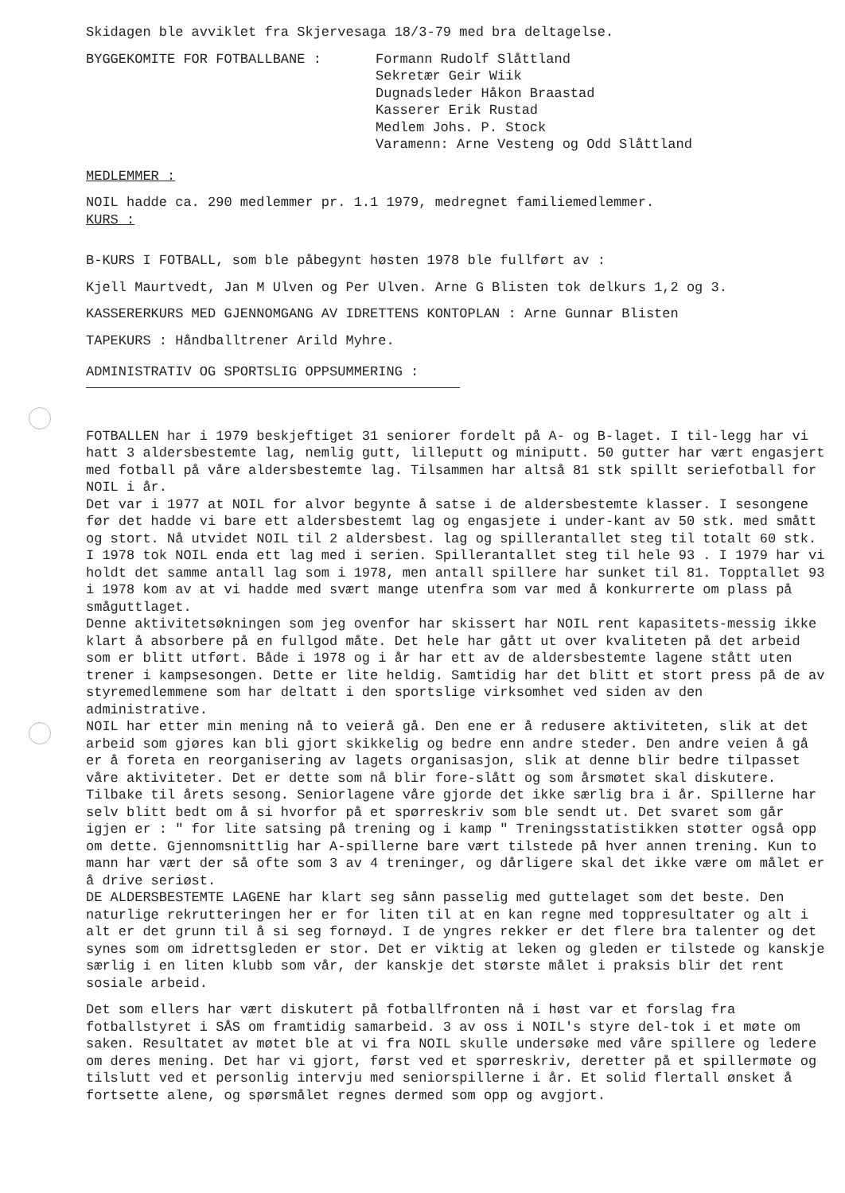Skidagen ble avviklet fra Skjervesaga 18/3-79 med bra deltagelse.
BYGGEKOMITE FOR FOTBALLBANE : Formann Rudolf Slåttland
Sekretær Geir Wiik
Dugnadsleder Håkon Braastad
Kasserer Erik Rustad
Medlem Johs. P. Stock
Varamenn: Arne Vesteng og Odd Slåttland
MEDLEMMER :
NOIL hadde ca. 290 medlemmer pr. 1.1 1979, medregnet familiemedlemmer.
KURS :
B-KURS I FOTBALL, som ble påbegynt høsten 1978 ble fullført av :
Kjell Maurtvedt, Jan M Ulven og Per Ulven. Arne G Blisten tok delkurs 1,2 og 3.
KASSERERKURS MED GJENNOMGANG AV IDRETTENS KONTOPLAN : Arne Gunnar Blisten
TAPEKURS : Håndballtrener Arild Myhre.
ADMINISTRATIV OG SPORTSLIG OPPSUMMERING :
FOTBALLEN har i 1979 beskjeftiget 31 seniorer fordelt på A- og B-laget. I til-legg har vi hatt 3 aldersbestemte lag, nemlig gutt, lilleputt og miniputt. 50 gutter har vært engasjert med fotball på våre aldersbestemte lag. Tilsammen har altså 81 stk spillt seriefotball for NOIL i år.
Det var i 1977 at NOIL for alvor begynte å satse i de aldersbestemte klasser. I sesongene før det hadde vi bare ett aldersbestemt lag og engasjete i under-kant av 50 stk. med smått og stort. Nå utvidet NOIL til 2 aldersbest. lag og spillerantallet steg til totalt 60 stk. I 1978 tok NOIL enda ett lag med i serien. Spillerantallet steg til hele 93 . I 1979 har vi holdt det samme antall lag som i 1978, men antall spillere har sunket til 81. Topptallet 93 i 1978 kom av at vi hadde med svært mange utenfra som var med å konkurrerte om plass på småguttlaget.
Denne aktivitetsøkningen som jeg ovenfor har skissert har NOIL rent kapasitets-messig ikke klart å absorbere på en fullgod måte. Det hele har gått ut over kvaliteten på det arbeid som er blitt utført. Både i 1978 og i år har ett av de aldersbestemte lagene stått uten trener i kampsesongen. Dette er lite heldig. Samtidig har det blitt et stort press på de av styremedlemmene som har deltatt i den sportslige virksomhet ved siden av den administrative.
NOIL har etter min mening nå to veierå gå. Den ene er å redusere aktiviteten, slik at det arbeid som gjøres kan bli gjort skikkelig og bedre enn andre steder. Den andre veien å gå er å foreta en reorganisering av lagets organisasjon, slik at denne blir bedre tilpasset våre aktiviteter. Det er dette som nå blir fore-slått og som årsmøtet skal diskutere.
Tilbake til årets sesong. Seniorlagene våre gjorde det ikke særlig bra i år. Spillerne har selv blitt bedt om å si hvorfor på et spørreskriv som ble sendt ut. Det svaret som går igjen er : " for lite satsing på trening og i kamp " Treningsstatistikken støtter også opp om dette. Gjennomsnittlig har A-spillerne bare vært tilstede på hver annen trening. Kun to mann har vært der så ofte som 3 av 4 treninger, og dårligere skal det ikke være om målet er å drive seriøst.
DE ALDERSBESTEMTE LAGENE har klart seg sånn passelig med guttelaget som det beste. Den naturlige rekrutteringen her er for liten til at en kan regne med toppresultater og alt i alt er det grunn til å si seg fornøyd. I de yngres rekker er det flere bra talenter og det synes som om idrettsgleden er stor. Det er viktig at leken og gleden er tilstede og kanskje særlig i en liten klubb som vår, der kanskje det største målet i praksis blir det rent sosiale arbeid.
Det som ellers har vært diskutert på fotballfronten nå i høst var et forslag fra fotballstyret i SÅS om framtidig samarbeid. 3 av oss i NOIL's styre del-tok i et møte om saken. Resultatet av møtet ble at vi fra NOIL skulle undersøke med våre spillere og ledere om deres mening. Det har vi gjort, først ved et spørreskriv, deretter på et spillermøte og tilslutt ved et personlig intervju med seniorspillerne i år. Et solid flertall ønsket å fortsette alene, og spørsmålet regnes dermed som opp og avgjort.